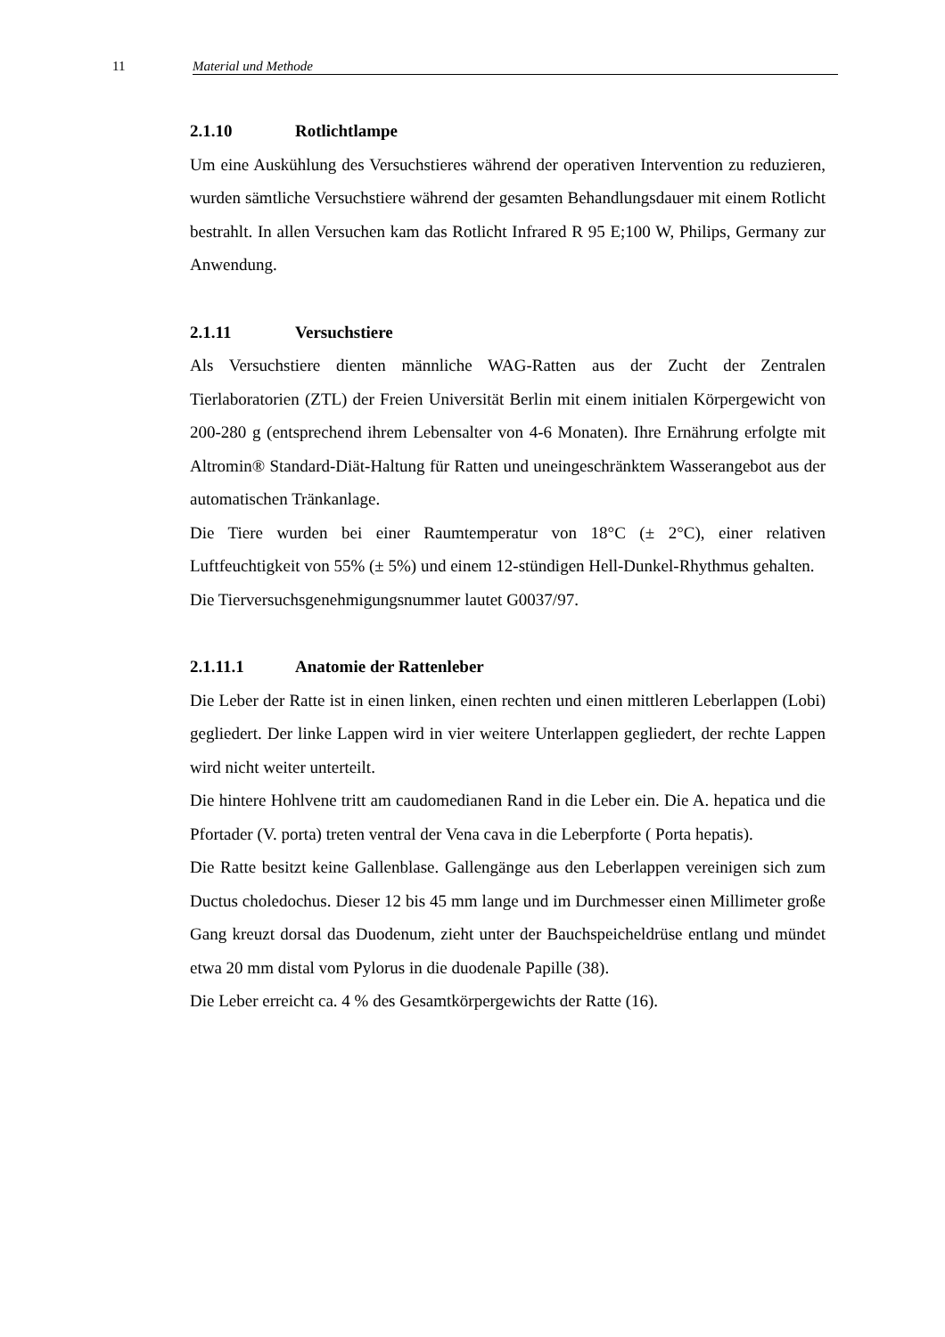11 Material und Methode
2.1.10 Rotlichtlampe
Um eine Auskühlung des Versuchstieres während der operativen Intervention zu reduzieren, wurden sämtliche Versuchstiere während der gesamten Behandlungsdauer mit einem Rotlicht bestrahlt. In allen Versuchen kam das Rotlicht Infrared R 95 E;100 W, Philips, Germany zur Anwendung.
2.1.11 Versuchstiere
Als Versuchstiere dienten männliche WAG-Ratten aus der Zucht der Zentralen Tierlaboratorien (ZTL) der Freien Universität Berlin mit einem initialen Körpergewicht von 200-280 g (entsprechend ihrem Lebensalter von 4-6 Monaten). Ihre Ernährung erfolgte mit Altromin® Standard-Diät-Haltung für Ratten und uneingeschränktem Wasserangebot aus der automatischen Tränkanlage.
Die Tiere wurden bei einer Raumtemperatur von 18°C (± 2°C), einer relativen Luftfeuchtigkeit von 55% (± 5%) und einem 12-stündigen Hell-Dunkel-Rhythmus gehalten.
Die Tierversuchsgenehmigungsnummer lautet G0037/97.
2.1.11.1 Anatomie der Rattenleber
Die Leber der Ratte ist in einen linken, einen rechten und einen mittleren Leberlappen (Lobi) gegliedert. Der linke Lappen wird in vier weitere Unterlappen gegliedert, der rechte Lappen wird nicht weiter unterteilt.
Die hintere Hohlvene tritt am caudomedianen Rand in die Leber ein. Die A. hepatica und die Pfortader (V. porta) treten ventral der Vena cava in die Leberpforte ( Porta hepatis).
Die Ratte besitzt keine Gallenblase. Gallengänge aus den Leberlappen vereinigen sich zum Ductus choledochus. Dieser 12 bis 45 mm lange und im Durchmesser einen Millimeter große Gang kreuzt dorsal das Duodenum, zieht unter der Bauchspeicheldrüse entlang und mündet etwa 20 mm distal vom Pylorus in die duodenale Papille (38).
Die Leber erreicht ca. 4 % des Gesamtkörpergewichts der Ratte (16).